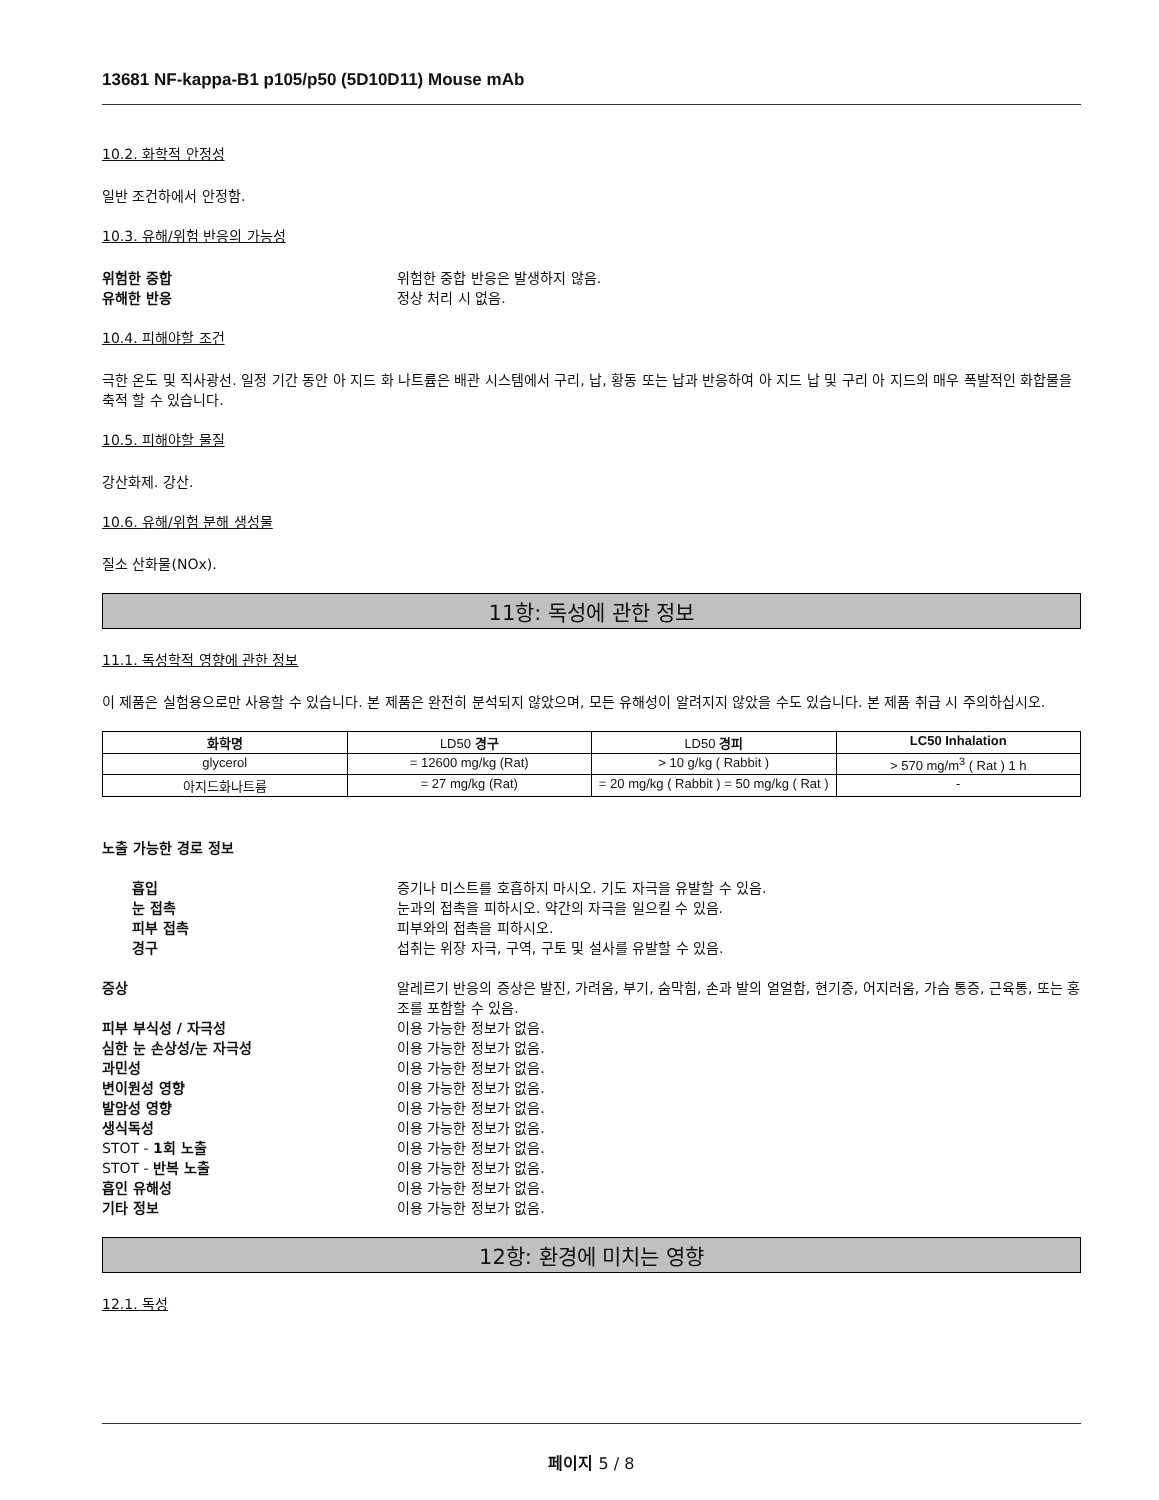13681 NF-kappa-B1 p105/p50 (5D10D11) Mouse mAb
10.2. 화학적 안정성
일반 조건하에서 안정함.
10.3. 유해/위험 반응의 가능성
위험한 중합 위험한 중합 반응은 발생하지 않음. 유해한 반응 정상 처리 시 없음.
10.4. 피해야할 조건
극한 온도 및 직사광선. 일정 기간 동안 아 지드 화 나트륨은 배관 시스템에서 구리, 납, 황동 또는 납과 반응하여 아 지드 납 및 구리 아 지드의 매우 폭발적인 화합물을 축적 할 수 있습니다.
10.5. 피해야할 물질
강산화제. 강산.
10.6. 유해/위험 분해 생성물
질소 산화물(NOx).
11항: 독성에 관한 정보
11.1. 독성학적 영향에 관한 정보
이 제품은 실험용으로만 사용할 수 있습니다. 본 제품은 완전히 분석되지 않았으며, 모든 유해성이 알려지지 않았을 수도 있습니다. 본 제품 취급 시 주의하십시오.
| 화학명 | LD50 경구 | LD50 경피 | LC50 Inhalation |
| --- | --- | --- | --- |
| glycerol | = 12600 mg/kg (Rat) | > 10 g/kg ( Rabbit ) | > 570 mg/m<sup>3</sup> ( Rat ) 1 h |
| 아지드화나트륨 | = 27 mg/kg (Rat) | = 20 mg/kg ( Rabbit ) = 50 mg/kg ( Rat ) | - |
노출 가능한 경로 정보
흡입 증기나 미스트를 호흡하지 마시오. 기도 자극을 유발할 수 있음. 눈 접촉 눈과의 접촉을 피하시오. 약간의 자극을 일으킬 수 있음. 피부 접촉 피부와의 접촉을 피하시오. 경구 섭취는 위장 자극, 구역, 구토 및 설사를 유발할 수 있음.
증상 알레르기 반응의 증상은 발진, 가려움, 부기, 숨막힘, 손과 발의 얼얼함, 현기증, 어지러움, 가슴 통증, 근육통, 또는 홍조를 포함할 수 있음. 피부 부식성 / 자극성 이용 가능한 정보가 없음. 심한 눈 손상성/눈 자극성 이용 가능한 정보가 없음. 과민성 이용 가능한 정보가 없음. 변이원성 영향 이용 가능한 정보가 없음. 발암성 영향 이용 가능한 정보가 없음. 생식독성 이용 가능한 정보가 없음. STOT - 1회 노출 이용 가능한 정보가 없음. STOT - 반복 노출 이용 가능한 정보가 없음. 흡인 유해성 이용 가능한 정보가 없음. 기타 정보 이용 가능한 정보가 없음.
12항: 환경에 미치는 영향
12.1. 독성
페이지 5 / 8